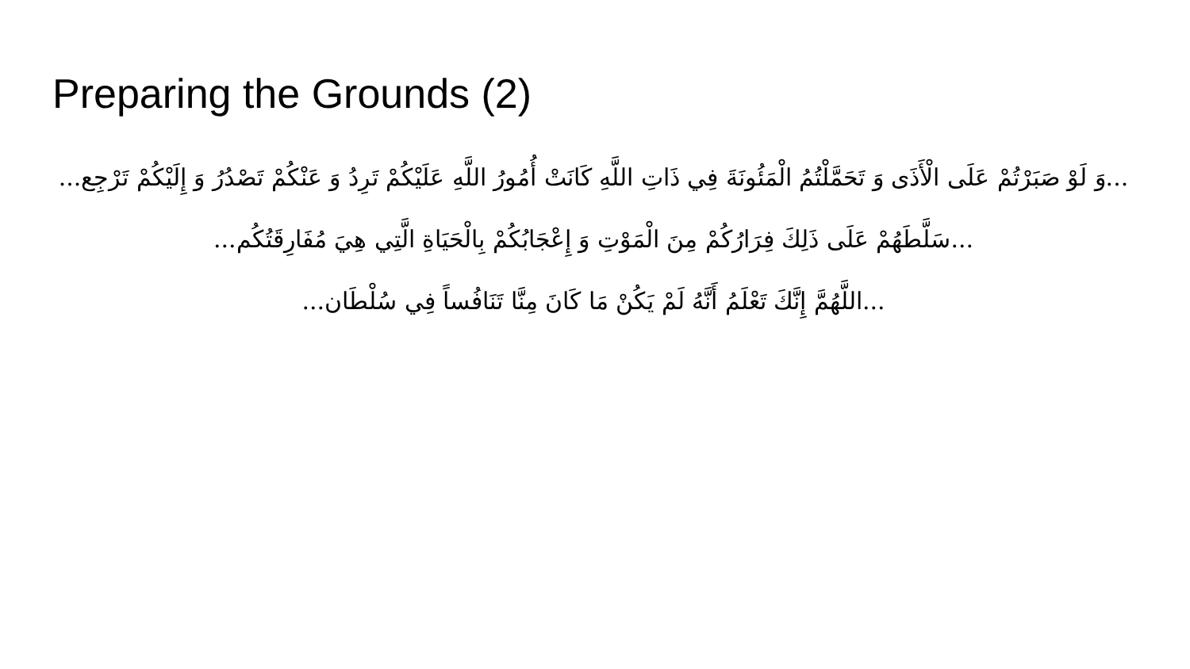Preparing the Grounds (2)
...وَ لَوْ صَبَرْتُمْ عَلَى الْأَذَى وَ تَحَمَّلْتُمُ الْمَئُونَةَ فِي ذَاتِ اللَّهِ كَانَتْ أُمُورُ اللَّهِ عَلَيْكُمْ تَرِدُ وَ عَنْكُمْ تَصْدُرُ وَ إِلَيْكُمْ تَرْجِع...
...سَلَّطَهُمْ عَلَى ذَلِكَ فِرَارُكُمْ مِنَ الْمَوْتِ وَ إِعْجَابُكُمْ بِالْحَيَاةِ الَّتِي هِيَ مُفَارِقَتُكُم...
...اللَّهُمَّ إِنَّكَ تَعْلَمُ أَنَّهُ لَمْ يَكُنْ مَا كَانَ مِنَّا تَنَافُساً فِي سُلْطَان...